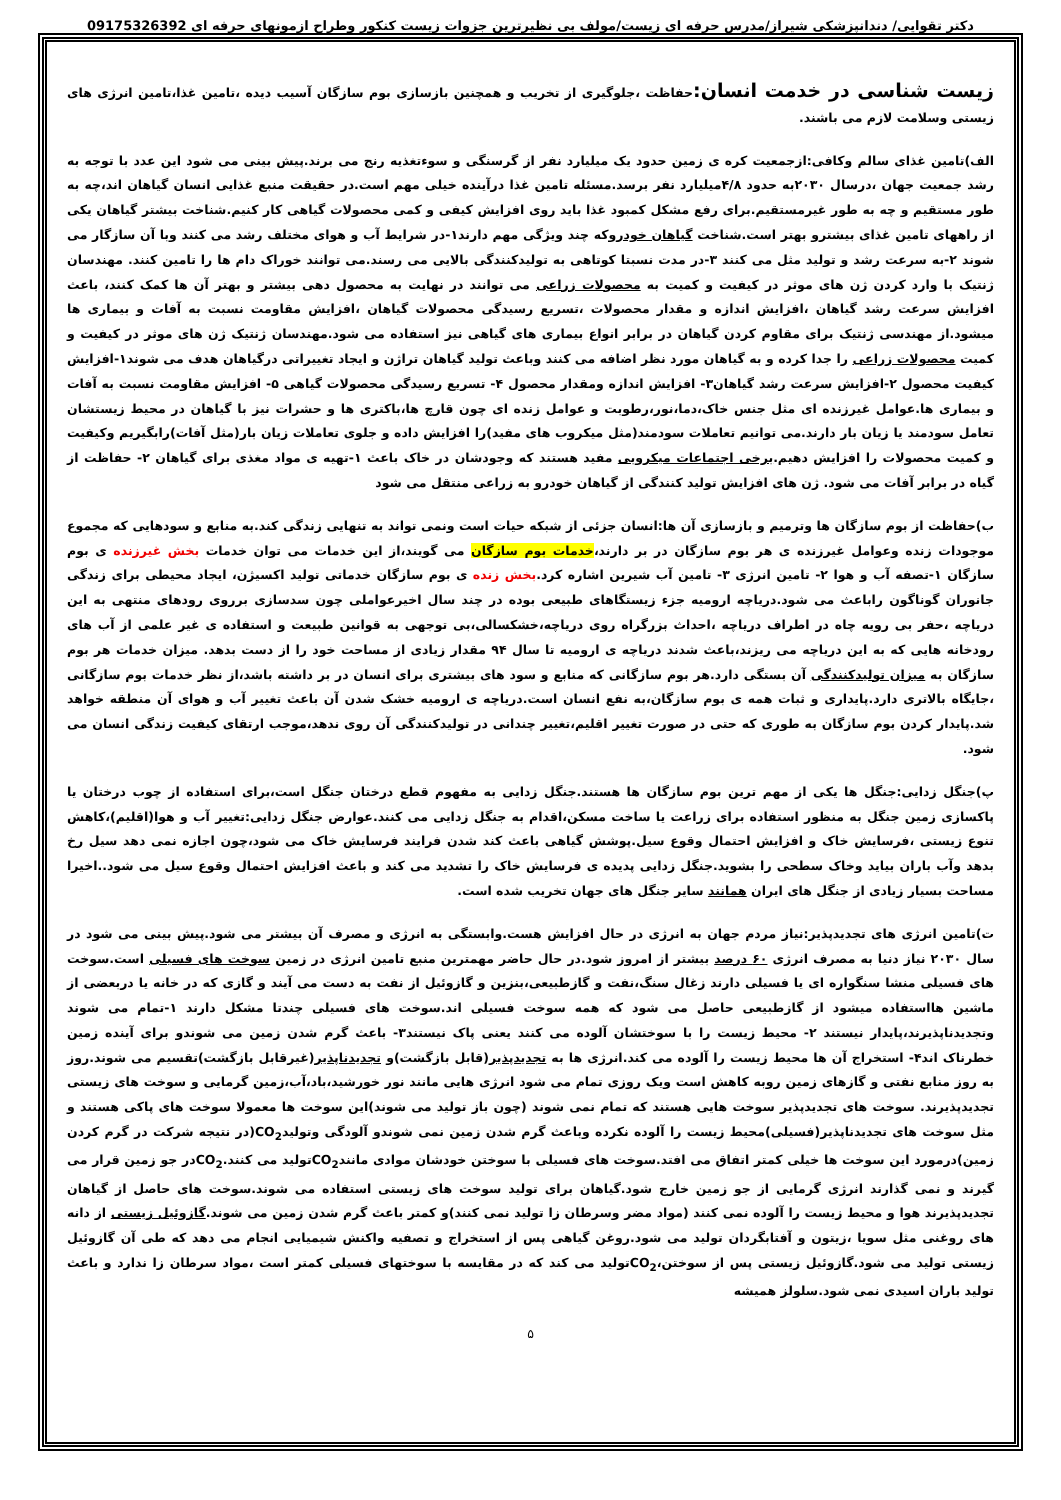دکتر تقوایی/ دندانپزشکی شیراز/مدرس حرفه ای زیست/مولف بی نظیرترین جزوات زیست کنکور وطراح ازمونهای حرفه ای 09175326392
زیست شناسی در خدمت انسان:
حفاظت ،جلوگیری از تخریب و همچنین بازسازی بوم سازگان آسیب دیده ،تامین غذا،تامین انرژی های زیستی وسلامت لازم می باشند.
الف)تامین غذای سالم وکافی:ازجمعیت کره ی زمین حدود یک میلیارد نفر از گرسنگی و سوءتغذیه رنج می برند.پیش بینی می شود این عدد با توجه به رشد جمعیت جهان ،درسال ۲۰۳۰به حدود ۴/۸میلیارد نفر برسد.مسئله تامین غذا درآینده خیلی مهم است.در حقیقت منبع غذایی انسان گیاهان اند،چه به طور مستقیم و چه به طور غیرمستقیم.برای رفع مشکل کمبود غذا باید روی افزایش کیفی و کمی محصولات گیاهی کار کنیم.شناخت بیشتر گیاهان یکی از راههای تامین غذای بیشترو بهتر است.شناخت گیاهان خودروکه چند ویژگی مهم دارند۱-در شرایط آب و هوای مختلف رشد می کنند وبا آن سازگار می شوند ۲-به سرعت رشد و تولید مثل می کنند ۳-در مدت نسبتا کوتاهی به تولیدکنندگی بالایی می رسند.می توانند خوراک دام ها را تامین کنند. مهندسان ژنتیک با وارد کردن ژن های موثر در کیفیت و کمیت به محصولات زراعی می توانند در نهایت به محصول دهی بیشتر و بهتر آن ها کمک کنند، باعث افزایش سرعت رشد گیاهان ،افزایش اندازه و مقدار محصولات ،تسریع رسیدگی محصولات گیاهان ،افزایش مقاومت نسبت به آفات و بیماری ها میشود.از مهندسی ژنتیک برای مقاوم کردن گیاهان در برابر انواع بیماری های گیاهی نیز استفاده می شود.مهندسان ژنتیک ژن های موثر در کیفیت و کمیت محصولات زراعی را جدا کرده و به گیاهان مورد نظر اضافه می کنند وباعث تولید گیاهان تراژن و ایجاد تغییراتی درگیاهان هدف می شوند۱-افزایش کیفیت محصول ۲-افزایش سرعت رشد گیاهان۳- افزایش اندازه ومقدار محصول ۴- تسریع رسیدگی محصولات گیاهی ۵- افزایش مقاومت نسبت به آفات و بیماری ها.عوامل غیرزنده ای مثل جنس خاک،دما،نور،رطوبت و عوامل زنده ای چون قارچ ها،باکتری ها و حشرات نیز با گیاهان در محیط زیستشان تعامل سودمند یا زیان بار دارند.می توانیم تعاملات سودمند(مثل میکروب های مفید)را افزایش داده و جلوی تعاملات زیان بار(مثل آفات)رابگیریم وکیفیت و کمیت محصولات را افزایش دهیم.برخی اجتماعات میکروبی مفید هستند که وجودشان در خاک باعث ۱-تهیه ی مواد مغذی برای گیاهان ۲- حفاظت از گیاه در برابر آفات می شود. ژن های افزایش تولید کنندگی از گیاهان خودرو به زراعی منتقل می شود
ب)حفاظت از بوم سازگان ها وترمیم و بازسازی آن ها:انسان جزئی از شبکه حیات است ونمی تواند به تنهایی زندگی کند.به منابع و سودهایی که مجموع موجودات زنده وعوامل غیرزنده ی هر بوم سازگان در بر دارند،خدمات بوم سازگان می گویند،از این خدمات می توان خدمات بخش غیرزنده ی بوم سازگان ۱-تصفه آب و هوا ۲- تامین انرژی ۳- تامین آب شیرین اشاره کرد.بخش زنده ی بوم سازگان خدماتی تولید اکسیژن، ایجاد محیطی برای زندگی جانوران گوناگون راباعث می شود.دریاچه ارومیه جزء زیستگاهای طبیعی بوده در چند سال اخیرعواملی چون سدسازی برروی رودهای منتهی به این دریاچه ،حفر بی رویه چاه در اطراف دریاچه ،احداث بزرگراه روی دریاچه،خشکسالی،بی توجهی به قوانین طبیعت و استفاده ی غیر علمی از آب های رودخانه هایی که به این دریاچه می ریزند،باعث شدند دریاچه ی ارومیه تا سال ۹۴ مقدار زیادی از مساحت خود را از دست بدهد. میزان خدمات هر بوم سازگان به میزان تولیدکنندگی آن بستگی دارد.هر بوم سازگانی که منابع و سود های بیشتری برای انسان در بر داشته باشد،از نظر خدمات بوم سازگانی ،جایگاه بالاتری دارد.پایداری و ثبات همه ی بوم سازگان،به نفع انسان است.دریاچه ی ارومیه خشک شدن آن باعث تغییر آب و هوای آن منطقه خواهد شد.پایدار کردن بوم سازگان به طوری که حتی در صورت تغییر اقلیم،تغییر چندانی در تولیدکنندگی آن روی ندهد،موجب ارتقای کیفیت زندگی انسان می شود.
پ)جنگل زدایی:جنگل ها یکی از مهم ترین بوم سازگان ها هستند.جنگل زدایی به مفهوم قطع درختان جنگل است،برای استفاده از چوب درختان یا پاکسازی زمین جنگل به منظور استفاده برای زراعت یا ساخت مسکن،اقدام به جنگل زدایی می کنند.عوارض جنگل زدایی:تغییر آب و هوا(اقلیم)،کاهش تنوع زیستی ،فرسایش خاک و افزایش احتمال وقوع سیل.پوشش گیاهی باعث کند شدن فرایند فرسایش خاک می شود،چون اجازه نمی دهد سیل رخ بدهد وآب باران بیاید وخاک سطحی را بشوید.جنگل زدایی پدیده ی فرسایش خاک را تشدید می کند و باعث افزایش احتمال وقوع سیل می شود..اخیرا مساحت بسیار زیادی از جنگل های ایران همانند سایر جنگل های جهان تخریب شده است.
ت)تامین انرژی های تجدیدپذیر:نیاز مردم جهان به انرژی در حال افزایش هست.وابستگی به انرژی و مصرف آن بیشتر می شود.پیش بینی می شود در سال ۲۰۳۰ نیاز دنیا به مصرف انرژی ۶۰ درصد بیشتر از امروز شود.در حال حاضر مهمترین منبع تامین انرژی در زمین سوخت های فسیلی است.سوخت های فسیلی منشا سنگواره ای یا فسیلی دارند زغال سنگ،نفت و گازطبیعی،بنزین و گازوئیل از نفت به دست می آیند و گازی که در خانه یا دربعضی از ماشین هااستفاده میشود از گازطبیعی حاصل می شود که همه سوخت فسیلی اند.سوخت های فسیلی چندتا مشکل دارند ۱-تمام می شوند وتجدیدناپذیرند،پایدار نیستند ۲- محیط زیست را با سوختشان آلوده می کنند یعنی پاک نیستند۳- باعث گرم شدن زمین می شوندو برای آینده زمین خطرناک اند۴- استخراج آن ها محیط زیست را آلوده می کند.انرژی ها به تجدیدپذیر(قابل بازگشت)و تجدیدناپذیر(غیرقابل بازگشت)تقسیم می شوند.روز به روز منابع نفتی و گازهای زمین روبه کاهش است ویک روزی تمام می شود انرژی هایی مانند نور خورشید،باد،آب،زمین گرمایی و سوخت های زیستی تجدیدپذیرند. سوخت های تجدیدپذیر سوخت هایی هستند که تمام نمی شوند (چون باز تولید می شوند)این سوخت ها معمولا سوخت های پاکی هستند و مثل سوخت های تجدیدناپذیر(فسیلی)محیط زیست را آلوده نکرده وباعث گرم شدن زمین نمی شوندو آلودگی وتولیدCO<sub>2</sub>(در نتیجه شرکت در گرم کردن زمین)درمورد این سوخت ها خیلی کمتر اتفاق می افتد.سوخت های فسیلی با سوختن خودشان موادی مانندCO<sub>2</sub>تولید می کنند.CO<sub>2</sub>در جو زمین قرار می گیرند و نمی گذارند انرژی گرمایی از جو زمین خارج شود.گیاهان برای تولید سوخت های زیستی استفاده می شوند.سوخت های حاصل از گیاهان تجدیدپذیرند هوا و محیط زیست را آلوده نمی کنند (مواد مضر وسرطان زا تولید نمی کنند)و کمتر باعث گرم شدن زمین می شوند.گازوئیل زیستی از دانه های روغنی مثل سویا ،زیتون و آفتابگردان تولید می شود.روغن گیاهی پس از استخراج و تصفیه واکنش شیمیایی انجام می دهد که طی آن گازوئیل زیستی تولید می شود.گازوئیل زیستی پس از سوختن،CO<sub>2</sub>تولید می کند که در مقایسه با سوختهای فسیلی کمتر است ،مواد سرطان زا ندارد و باعث تولید باران اسیدی نمی شود.سلولز همیشه
۵